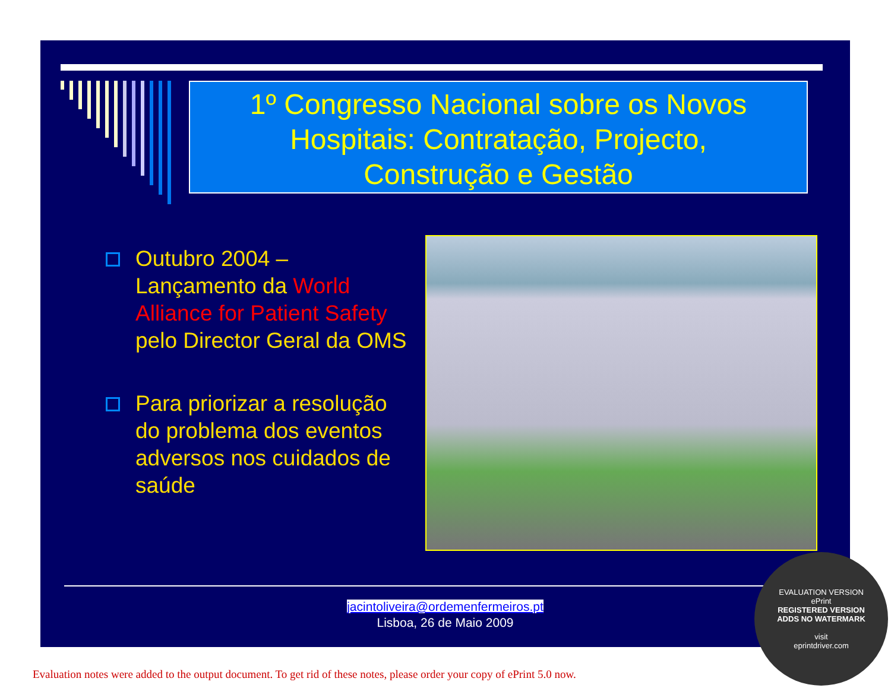1º Congresso Nacional sobre os Novos
Hospitais: Contratação, Projecto,
Construção e Gestão
Outubro 2004 – Lançamento da World Alliance for Patient Safety pelo Director Geral da OMS
Para priorizar a resolução do problema dos eventos adversos nos cuidados de saúde
jacintoliveira@ordemenfermeiros.pt
Lisboa, 26 de Maio 2009
EVALUATION VERSION
ePrint
REGISTERED VERSION
ADDS NO WATERMARK
visit
eprintdriver.com
Evaluation notes were added to the output document. To get rid of these notes, please order your copy of ePrint 5.0 now.